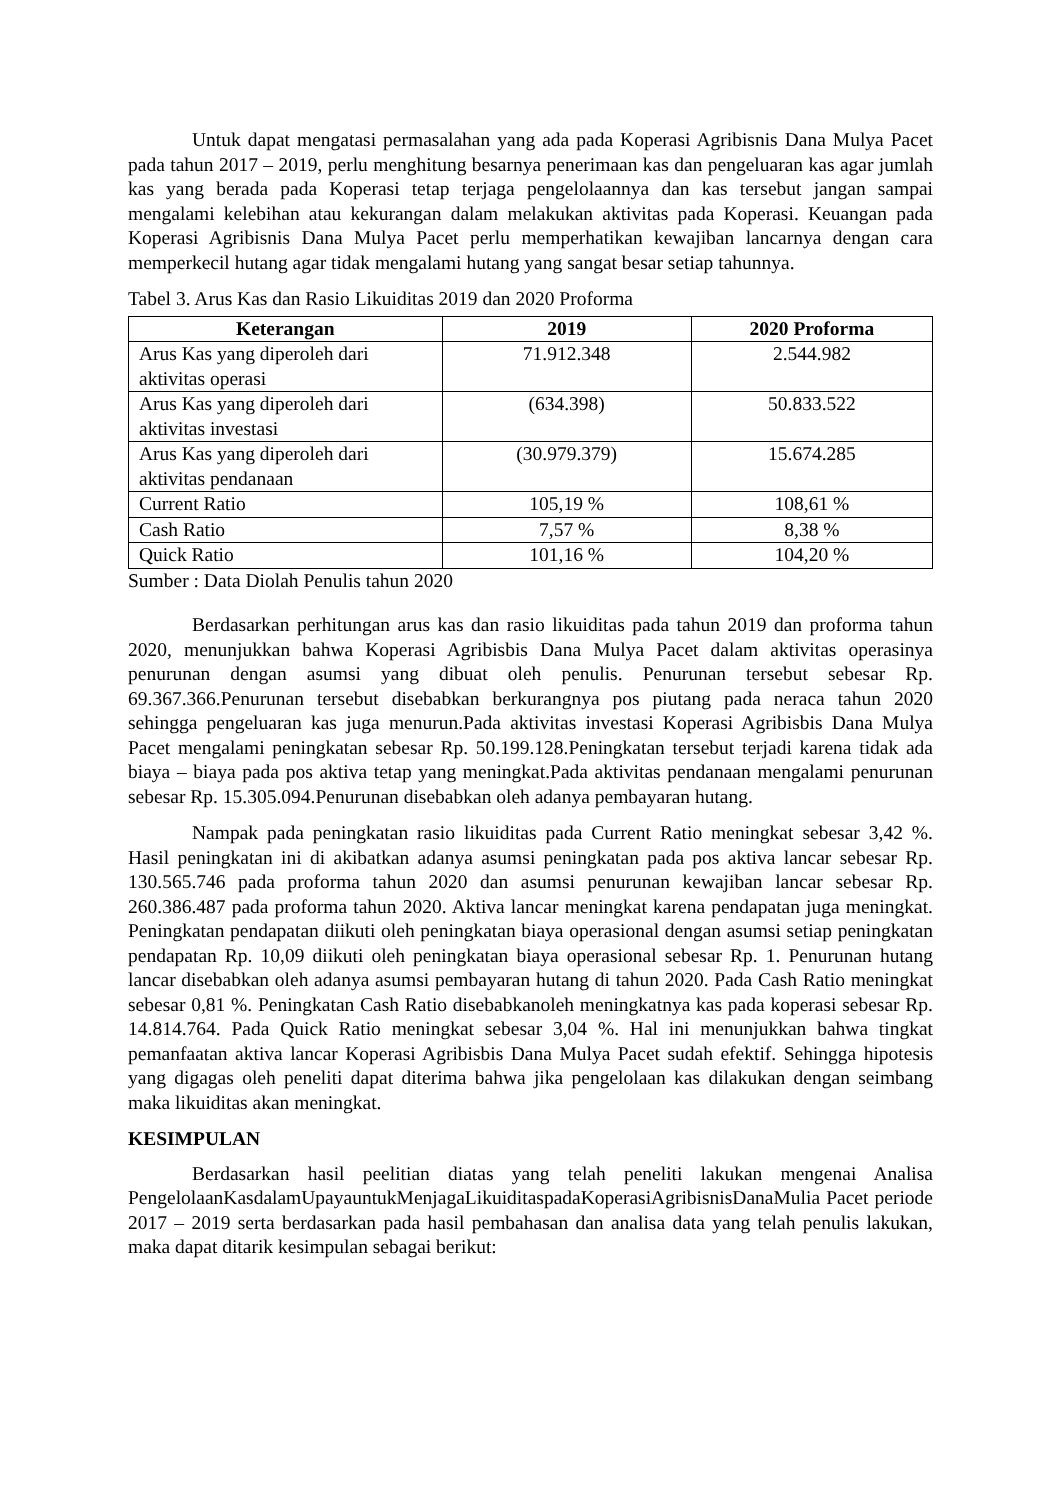Untuk dapat mengatasi permasalahan yang ada pada Koperasi Agribisnis Dana Mulya Pacet pada tahun 2017 – 2019, perlu menghitung besarnya penerimaan kas dan pengeluaran kas agar jumlah kas yang berada pada Koperasi tetap terjaga pengelolaannya dan kas tersebut jangan sampai mengalami kelebihan atau kekurangan dalam melakukan aktivitas pada Koperasi. Keuangan pada Koperasi Agribisnis Dana Mulya Pacet perlu memperhatikan kewajiban lancarnya dengan cara memperkecil hutang agar tidak mengalami hutang yang sangat besar setiap tahunnya.
Tabel 3. Arus Kas dan Rasio Likuiditas 2019 dan 2020 Proforma
| Keterangan | 2019 | 2020 Proforma |
| --- | --- | --- |
| Arus Kas yang diperoleh dari aktivitas operasi | 71.912.348 | 2.544.982 |
| Arus Kas yang diperoleh dari aktivitas investasi | (634.398) | 50.833.522 |
| Arus Kas yang diperoleh dari aktivitas pendanaan | (30.979.379) | 15.674.285 |
| Current Ratio | 105,19 % | 108,61 % |
| Cash Ratio | 7,57 % | 8,38 % |
| Quick Ratio | 101,16 % | 104,20 % |
Sumber : Data Diolah Penulis tahun 2020
Berdasarkan perhitungan arus kas dan rasio likuiditas pada tahun 2019 dan proforma tahun 2020, menunjukkan bahwa Koperasi Agribisbis Dana Mulya Pacet dalam aktivitas operasinya penurunan dengan asumsi yang dibuat oleh penulis. Penurunan tersebut sebesar Rp. 69.367.366.Penurunan tersebut disebabkan berkurangnya pos piutang pada neraca tahun 2020 sehingga pengeluaran kas juga menurun.Pada aktivitas investasi Koperasi Agribisbis Dana Mulya Pacet mengalami peningkatan sebesar Rp. 50.199.128.Peningkatan tersebut terjadi karena tidak ada biaya – biaya pada pos aktiva tetap yang meningkat.Pada aktivitas pendanaan mengalami penurunan sebesar Rp. 15.305.094.Penurunan disebabkan oleh adanya pembayaran hutang.
Nampak pada peningkatan rasio likuiditas pada Current Ratio meningkat sebesar 3,42 %. Hasil peningkatan ini di akibatkan adanya asumsi peningkatan pada pos aktiva lancar sebesar Rp. 130.565.746 pada proforma tahun 2020 dan asumsi penurunan kewajiban lancar sebesar Rp. 260.386.487 pada proforma tahun 2020. Aktiva lancar meningkat karena pendapatan juga meningkat. Peningkatan pendapatan diikuti oleh peningkatan biaya operasional dengan asumsi setiap peningkatan pendapatan Rp. 10,09 diikuti oleh peningkatan biaya operasional sebesar Rp. 1. Penurunan hutang lancar disebabkan oleh adanya asumsi pembayaran hutang di tahun 2020. Pada Cash Ratio meningkat sebesar 0,81 %. Peningkatan Cash Ratio disebabkanoleh meningkatnya kas pada koperasi sebesar Rp. 14.814.764. Pada Quick Ratio meningkat sebesar 3,04 %. Hal ini menunjukkan bahwa tingkat pemanfaatan aktiva lancar Koperasi Agribisbis Dana Mulya Pacet sudah efektif. Sehingga hipotesis yang digagas oleh peneliti dapat diterima bahwa jika pengelolaan kas dilakukan dengan seimbang maka likuiditas akan meningkat.
KESIMPULAN
Berdasarkan hasil peelitian diatas yang telah peneliti lakukan mengenai Analisa PengelolaanKasdalamUpayauntukMenjagaLikuiditaspadaKoperasiAgribisnisDanaMulia Pacet periode 2017 – 2019 serta berdasarkan pada hasil pembahasan dan analisa data yang telah penulis lakukan, maka dapat ditarik kesimpulan sebagai berikut: